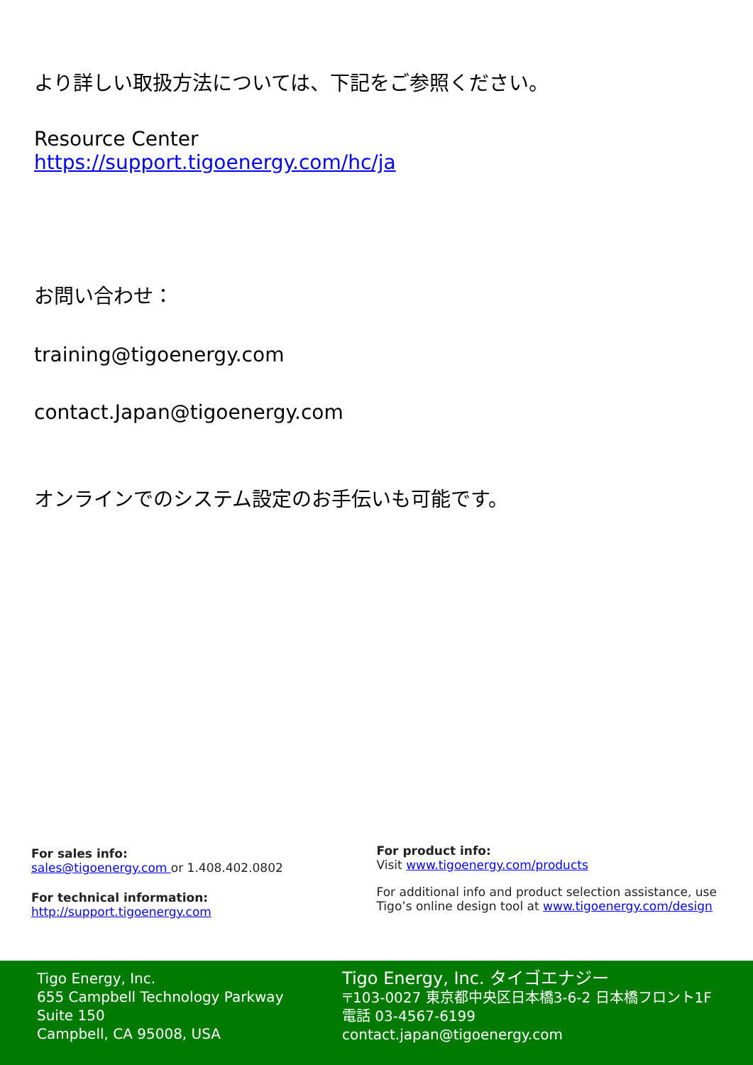より詳しい取扱方法については、下記をご参照ください。
Resource Center
https://support.tigoenergy.com/hc/ja
お問い合わせ：
training@tigoenergy.com
contact.Japan@tigoenergy.com
オンラインでのシステム設定のお手伝いも可能です。
For sales info:
sales@tigoenergy.com or 1.408.402.0802
For technical information:
http://support.tigoenergy.com
For product info:
Visit www.tigoenergy.com/products
For additional info and product selection assistance, use Tigo’s online design tool at www.tigoenergy.com/design
Tigo Energy, Inc.
655 Campbell Technology Parkway
Suite 150
Campbell, CA 95008, USA
Tigo Energy, Inc. タイゴエナジー
〒103-0027 東京都中央区日本橋3-6-2 日本橋フロント1F
電話 03-4567-6199
contact.japan@tigoenergy.com